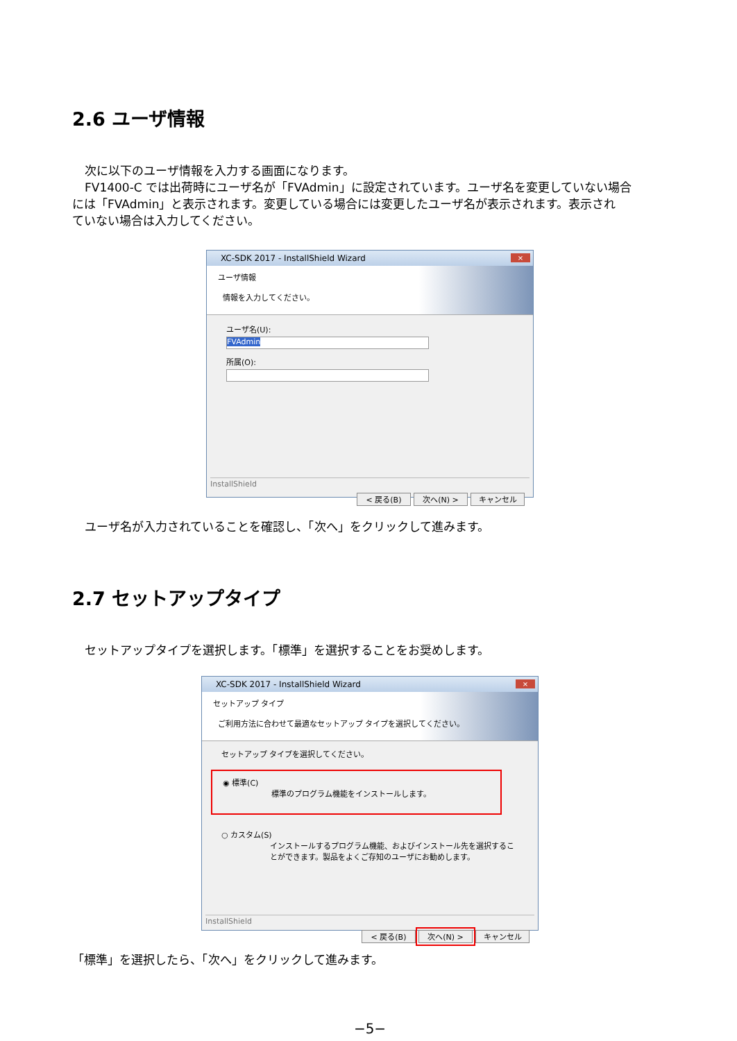2.6 ユーザ情報
次に以下のユーザ情報を入力する画面になります。
FV1400-C では出荷時にユーザ名が「FVAdmin」に設定されています。ユーザ名を変更していない場合
には「FVAdmin」と表示されます。変更している場合には変更したユーザ名が表示されます。表示され
ていない場合は入力してください。
XC-SDK 2017 - InstallShield Wizard ×
ユーザ情報
情報を入力してください。
ユーザ名(U):
FVAdmin
所属(O):
InstallShield
< 戻る(B) 次へ(N) > キャンセル
ユーザ名が入力されていることを確認し、「次へ」をクリックして進みます。
2.7 セットアップタイプ
セットアップタイプを選択します。「標準」を選択することをお奨めします。
XC-SDK 2017 - InstallShield Wizard ×
セットアップ タイプ
ご利用方法に合わせて最適なセットアップ タイプを選択してください。
セットアップ タイプを選択してください。
◉ 標準(C)
標準のプログラム機能をインストールします。
○ カスタム(S)
インストールするプログラム機能、およびインストール先を選択することができます。製品をよくご存知のユーザにお勧めします。
InstallShield
< 戻る(B) 次へ(N) > キャンセル
「標準」を選択したら、「次へ」をクリックして進みます。
−5−